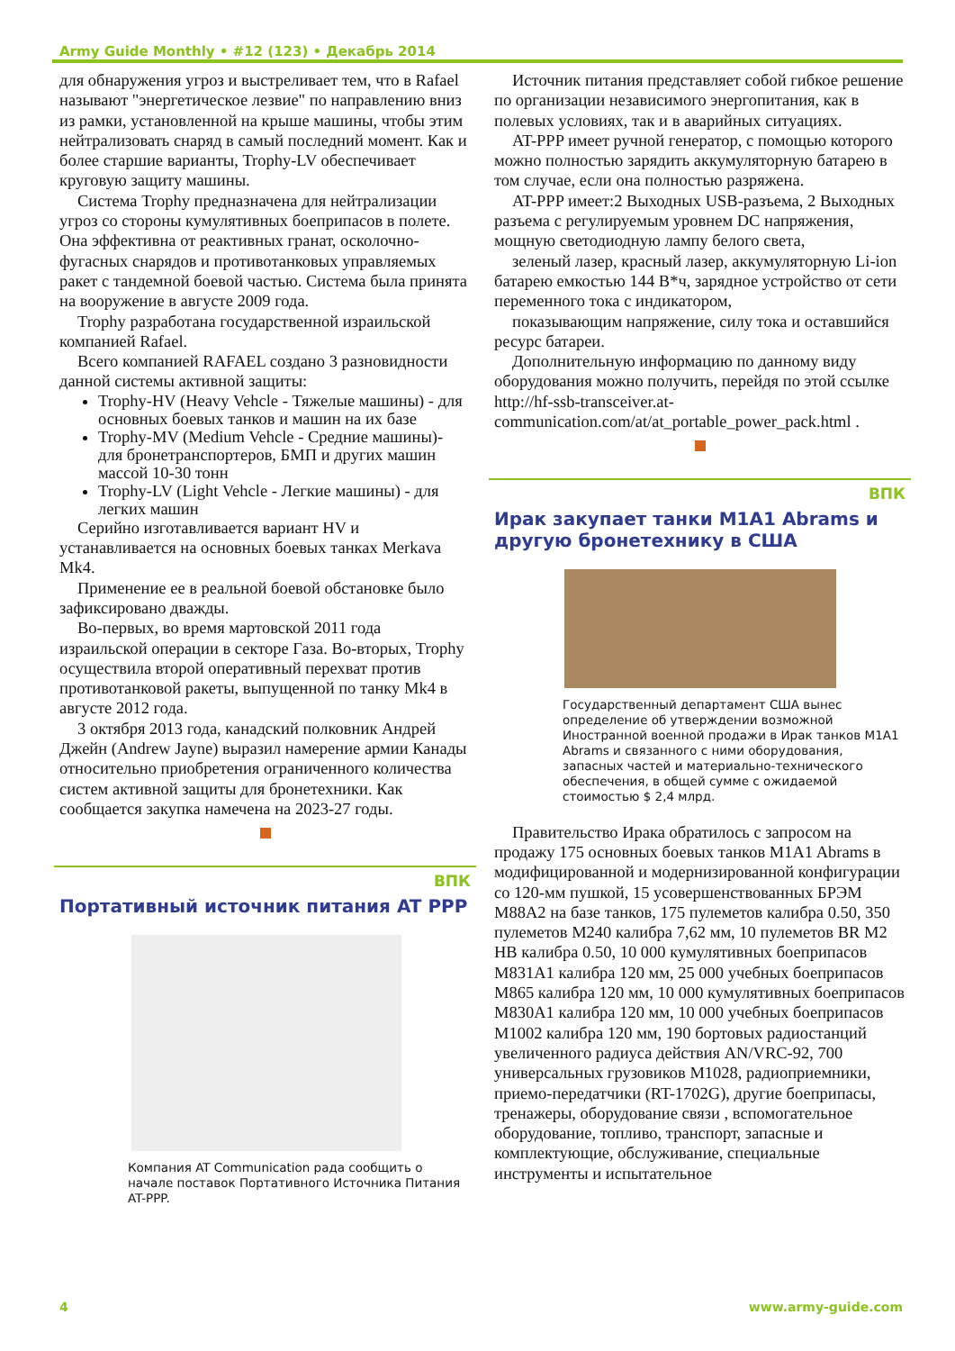Army Guide Monthly • #12 (123) • Декабрь 2014
для обнаружения угроз и выстреливает тем, что в Rafael называют "энергетическое лезвие" по направлению вниз из рамки, установленной на крыше машины, чтобы этим нейтрализовать снаряд в самый последний момент. Как и более старшие варианты, Trophy-LV обеспечивает круговую защиту машины.
Система Trophy предназначена для нейтрализации угроз со стороны кумулятивных боеприпасов в полете. Она эффективна от реактивных гранат, осколочно-фугасных снарядов и противотанковых управляемых ракет с тандемной боевой частью. Система была принята на вооружение в августе 2009 года.
Trophy разработана государственной израильской компанией Rafael.
Всего компанией RAFAEL создано 3 разновидности данной системы активной защиты:
Trophy-HV (Heavy Vehcle - Тяжелые машины) - для основных боевых танков и машин на их базе
Trophy-MV (Medium Vehcle - Средние машины)- для бронетранспортеров, БМП и других машин массой 10-30 тонн
Trophy-LV (Light Vehcle - Легкие машины) - для легких машин
Серийно изготавливается вариант HV и устанавливается на основных боевых танках Merkava Mk4.
Применение ее в реальной боевой обстановке было зафиксировано дважды.
Во-первых, во время мартовской 2011 года израильской операции в секторе Газа. Во-вторых, Trophy осуществила второй оперативный перехват против противотанковой ракеты, выпущенной по танку Mk4 в августе 2012 года.
3 октября 2013 года, канадский полковник Андрей Джейн (Andrew Jayne) выразил намерение армии Канады относительно приобретения ограниченного количества систем активной защиты для бронетехники. Как сообщается закупка намечена на 2023-27 годы.
ВПК
Портативный источник питания AT PPP
Компания AT Communication рада сообщить о начале поставок Портативного Источника Питания AT-PPP.
Источник питания представляет собой гибкое решение по организации независимого энергопитания, как в полевых условиях, так и в аварийных ситуациях.
AT-PPP имеет ручной генератор, с помощью которого можно полностью зарядить аккумуляторную батарею в том случае, если она полностью разряжена.
AT-PPP имеет:2 Выходных USB-разъема, 2 Выходных разъема с регулируемым уровнем DC напряжения, мощную светодиодную лампу белого света,
зеленый лазер, красный лазер, аккумуляторную Li-ion батарею емкостью 144 В*ч, зарядное устройство от сети переменного тока с индикатором,
показывающим напряжение, силу тока и оставшийся ресурс батареи.
Дополнительную информацию по данному виду оборудования можно получить, перейдя по этой ссылке http://hf-ssb-transceiver.at-communication.com/at/at_portable_power_pack.html .
ВПК
Ирак закупает танки M1A1 Abrams и другую бронетехнику в США
Государственный департамент США вынес определение об утверждении возможной Иностранной военной продажи в Ирак танков M1A1 Abrams и связанного с ними оборудования, запасных частей и материально-технического обеспечения, в общей сумме с ожидаемой стоимостью $ 2,4 млрд.
Правительство Ирака обратилось с запросом на продажу 175 основных боевых танков M1A1 Abrams в модифицированной и модернизированной конфигурации со 120-мм пушкой, 15 усовершенствованных БРЭМ M88A2 на базе танков, 175 пулеметов калибра 0.50, 350 пулеметов M240 калибра 7,62 мм, 10 пулеметов BR M2 HB калибра 0.50, 10 000 кумулятивных боеприпасов M831A1 калибра 120 мм, 25 000 учебных боеприпасов M865 калибра 120 мм, 10 000 кумулятивных боеприпасов M830A1 калибра 120 мм, 10 000 учебных боеприпасов M1002 калибра 120 мм, 190 бортовых радиостанций увеличенного радиуса действия AN/VRC-92, 700 универсальных грузовиков M1028, радиоприемники, приемо-передатчики (RT-1702G), другие боеприпасы, тренажеры, оборудование связи , вспомогательное оборудование, топливо, транспорт, запасные и комплектующие, обслуживание, специальные инструменты и испытательное
4 www.army-guide.com